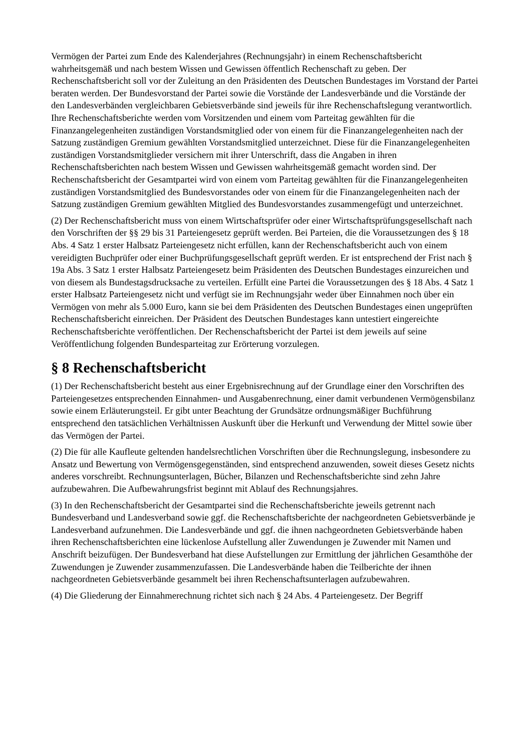Vermögen der Partei zum Ende des Kalenderjahres (Rechnungsjahr) in einem Rechenschaftsbericht wahrheitsgemäß und nach bestem Wissen und Gewissen öffentlich Rechenschaft zu geben. Der Rechenschaftsbericht soll vor der Zuleitung an den Präsidenten des Deutschen Bundestages im Vorstand der Partei beraten werden. Der Bundesvorstand der Partei sowie die Vorstände der Landesverbände und die Vorstände der den Landesverbänden vergleichbaren Gebietsverbände sind jeweils für ihre Rechenschaftslegung verantwortlich. Ihre Rechenschaftsberichte werden vom Vorsitzenden und einem vom Parteitag gewählten für die Finanzangelegenheiten zuständigen Vorstandsmitglied oder von einem für die Finanzangelegenheiten nach der Satzung zuständigen Gremium gewählten Vorstandsmitglied unterzeichnet. Diese für die Finanzangelegenheiten zuständigen Vorstandsmitglieder versichern mit ihrer Unterschrift, dass die Angaben in ihren Rechenschaftsberichten nach bestem Wissen und Gewissen wahrheitsgemäß gemacht worden sind. Der Rechenschaftsbericht der Gesamtpartei wird von einem vom Parteitag gewählten für die Finanzangelegenheiten zuständigen Vorstandsmitglied des Bundesvorstandes oder von einem für die Finanzangelegenheiten nach der Satzung zuständigen Gremium gewählten Mitglied des Bundesvorstandes zusammengefügt und unterzeichnet.
(2) Der Rechenschaftsbericht muss von einem Wirtschaftsprüfer oder einer Wirtschaftsprüfungsgesellschaft nach den Vorschriften der §§ 29 bis 31 Parteiengesetz geprüft werden. Bei Parteien, die die Voraussetzungen des § 18 Abs. 4 Satz 1 erster Halbsatz Parteiengesetz nicht erfüllen, kann der Rechenschaftsbericht auch von einem vereidigten Buchprüfer oder einer Buchprüfungsgesellschaft geprüft werden. Er ist entsprechend der Frist nach § 19a Abs. 3 Satz 1 erster Halbsatz Parteiengesetz beim Präsidenten des Deutschen Bundestages einzureichen und von diesem als Bundestagsdrucksache zu verteilen. Erfüllt eine Partei die Voraussetzungen des § 18 Abs. 4 Satz 1 erster Halbsatz Parteiengesetz nicht und verfügt sie im Rechnungsjahr weder über Einnahmen noch über ein Vermögen von mehr als 5.000 Euro, kann sie bei dem Präsidenten des Deutschen Bundestages einen ungeprüften Rechenschaftsbericht einreichen. Der Präsident des Deutschen Bundestages kann untestiert eingereichte Rechenschaftsberichte veröffentlichen. Der Rechenschaftsbericht der Partei ist dem jeweils auf seine Veröffentlichung folgenden Bundesparteitag zur Erörterung vorzulegen.
§ 8 Rechenschaftsbericht
(1) Der Rechenschaftsbericht besteht aus einer Ergebnisrechnung auf der Grundlage einer den Vorschriften des Parteiengesetzes entsprechenden Einnahmen- und Ausgabenrechnung, einer damit verbundenen Vermögensbilanz sowie einem Erläuterungsteil. Er gibt unter Beachtung der Grundsätze ordnungsmäßiger Buchführung entsprechend den tatsächlichen Verhältnissen Auskunft über die Herkunft und Verwendung der Mittel sowie über das Vermögen der Partei.
(2) Die für alle Kaufleute geltenden handelsrechtlichen Vorschriften über die Rechnungslegung, insbesondere zu Ansatz und Bewertung von Vermögensgegenständen, sind entsprechend anzuwenden, soweit dieses Gesetz nichts anderes vorschreibt. Rechnungsunterlagen, Bücher, Bilanzen und Rechenschaftsberichte sind zehn Jahre aufzubewahren. Die Aufbewahrungsfrist beginnt mit Ablauf des Rechnungsjahres.
(3) In den Rechenschaftsbericht der Gesamtpartei sind die Rechenschaftsberichte jeweils getrennt nach Bundesverband und Landesverband sowie ggf. die Rechenschaftsberichte der nachgeordneten Gebietsverbände je Landesverband aufzunehmen. Die Landesverbände und ggf. die ihnen nachgeordneten Gebietsverbände haben ihren Rechenschaftsberichten eine lückenlose Aufstellung aller Zuwendungen je Zuwender mit Namen und Anschrift beizufügen. Der Bundesverband hat diese Aufstellungen zur Ermittlung der jährlichen Gesamthöhe der Zuwendungen je Zuwender zusammenzufassen. Die Landesverbände haben die Teilberichte der ihnen nachgeordneten Gebietsverbände gesammelt bei ihren Rechenschaftsunterlagen aufzubewahren.
(4) Die Gliederung der Einnahmerechnung richtet sich nach § 24 Abs. 4 Parteiengesetz. Der Begriff